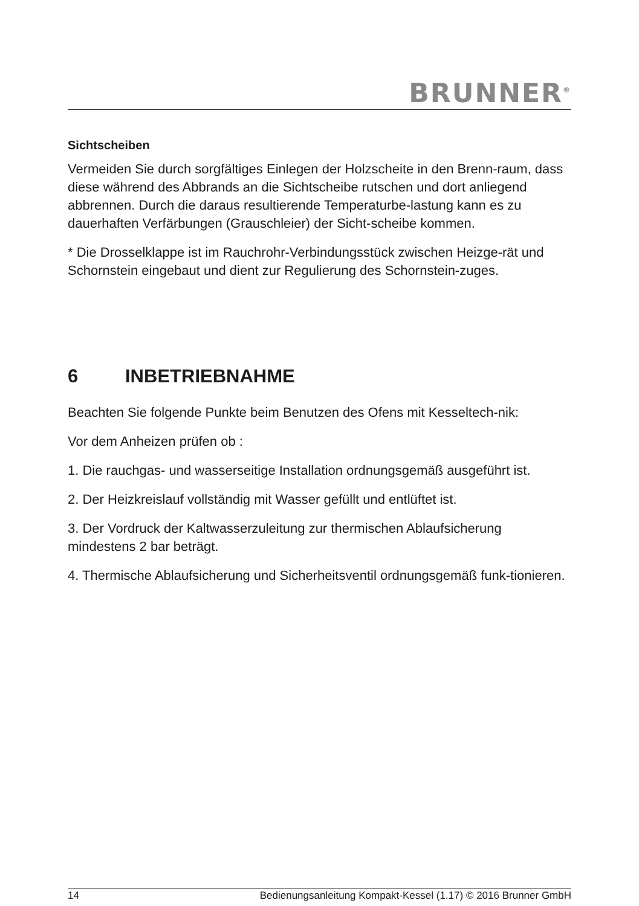BRUNNER<sup>®</sup>
Sichtscheiben
Vermeiden Sie durch sorgfältiges Einlegen der Holzscheite in den Brenn-raum, dass diese während des Abbrands an die Sichtscheibe rutschen und dort anliegend abbrennen. Durch die daraus resultierende Temperaturbe-lastung kann es zu dauerhaften Verfärbungen (Grauschleier) der Sicht-scheibe kommen.
* Die Drosselklappe ist im Rauchrohr-Verbindungsstück zwischen Heizge-rät und Schornstein eingebaut und dient zur Regulierung des Schornstein-zuges.
6 INBETRIEBNAHME
Beachten Sie folgende Punkte beim Benutzen des Ofens mit Kesseltech-nik:
Vor dem Anheizen prüfen ob :
1. Die rauchgas- und wasserseitige Installation ordnungsgemäß ausgeführt ist.
2. Der Heizkreislauf vollständig mit Wasser gefüllt und entlüftet ist.
3. Der Vordruck der Kaltwasserzuleitung zur thermischen Ablaufsicherung mindestens 2 bar beträgt.
4. Thermische Ablaufsicherung und Sicherheitsventil ordnungsgemäß funk-tionieren.
14 Bedienungsanleitung Kompakt-Kessel (1.17) © 2016 Brunner GmbH